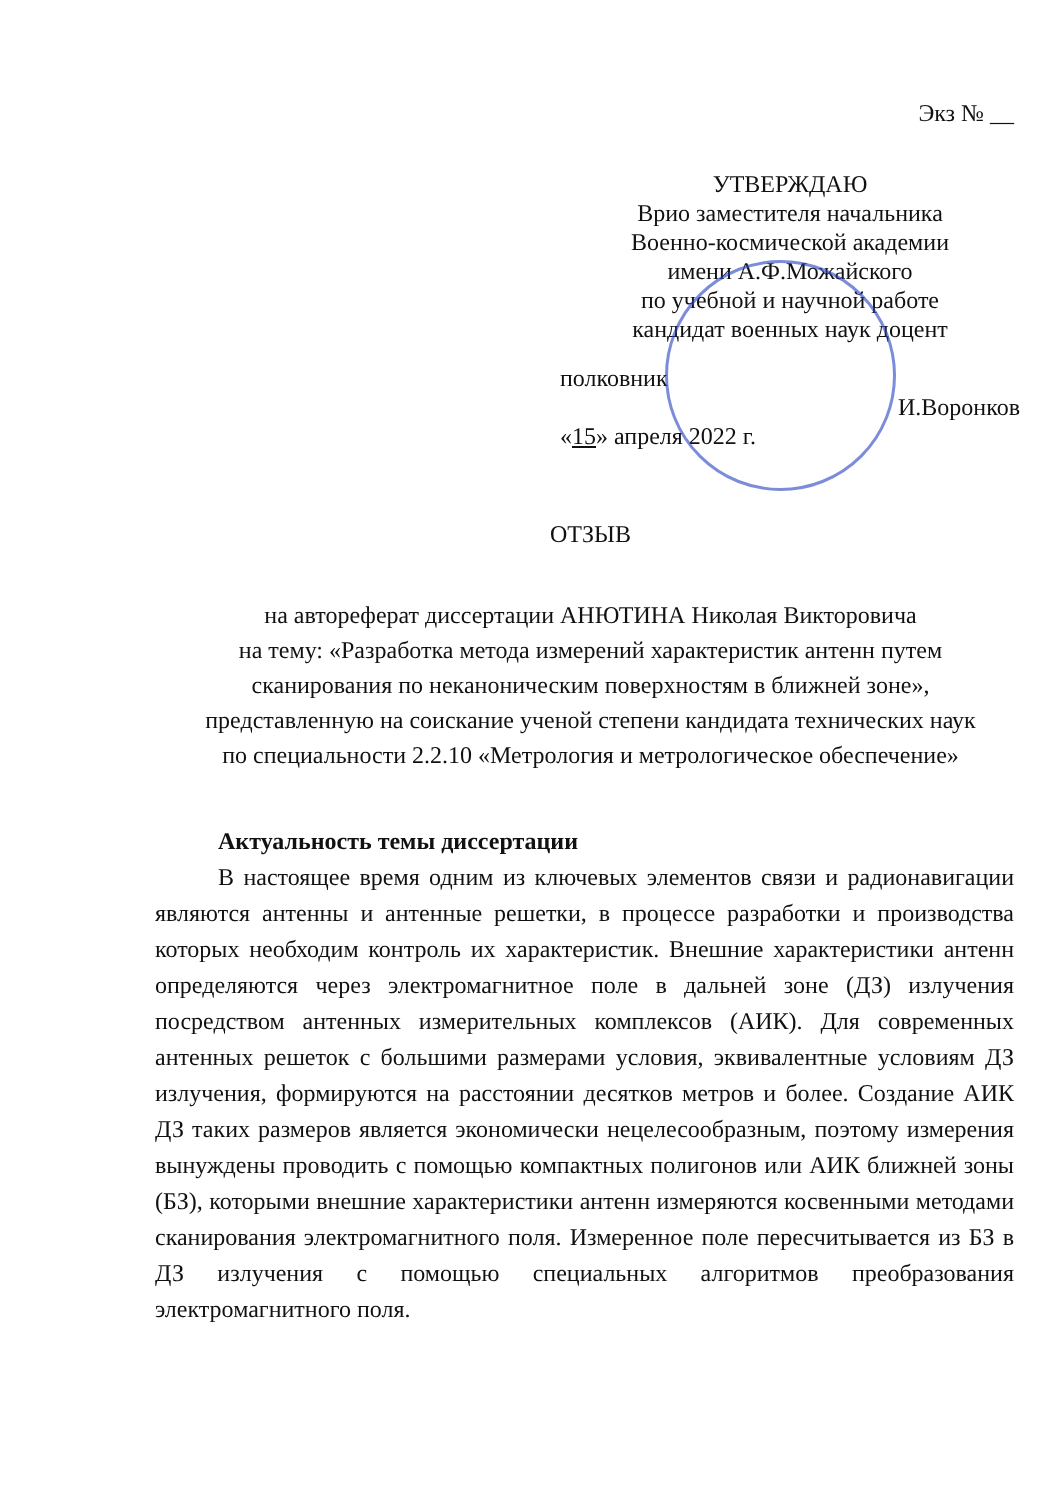Экз № __
УТВЕРЖДАЮ
Врио заместителя начальника
Военно-космической академии
имени А.Ф.Можайского
по учебной и научной работе
кандидат военных наук доцент
полковник
И.Воронков
«15» апреля 2022 г.
ОТЗЫВ
на автореферат диссертации АНЮТИНА Николая Викторовича
на тему: «Разработка метода измерений характеристик антенн путем
сканирования по неканоническим поверхностям в ближней зоне»,
представленную на соискание ученой степени кандидата технических наук
по специальности 2.2.10 «Метрология и метрологическое обеспечение»
Актуальность темы диссертации
В настоящее время одним из ключевых элементов связи и радионавигации являются антенны и антенные решетки, в процессе разработки и производства которых необходим контроль их характеристик. Внешние характеристики антенн определяются через электромагнитное поле в дальней зоне (ДЗ) излучения посредством антенных измерительных комплексов (АИК). Для современных антенных решеток с большими размерами условия, эквивалентные условиям ДЗ излучения, формируются на расстоянии десятков метров и более. Создание АИК ДЗ таких размеров является экономически нецелесообразным, поэтому измерения вынуждены проводить с помощью компактных полигонов или АИК ближней зоны (БЗ), которыми внешние характеристики антенн измеряются косвенными методами сканирования электромагнитного поля. Измеренное поле пересчитывается из БЗ в ДЗ излучения с помощью специальных алгоритмов преобразования электромагнитного поля.